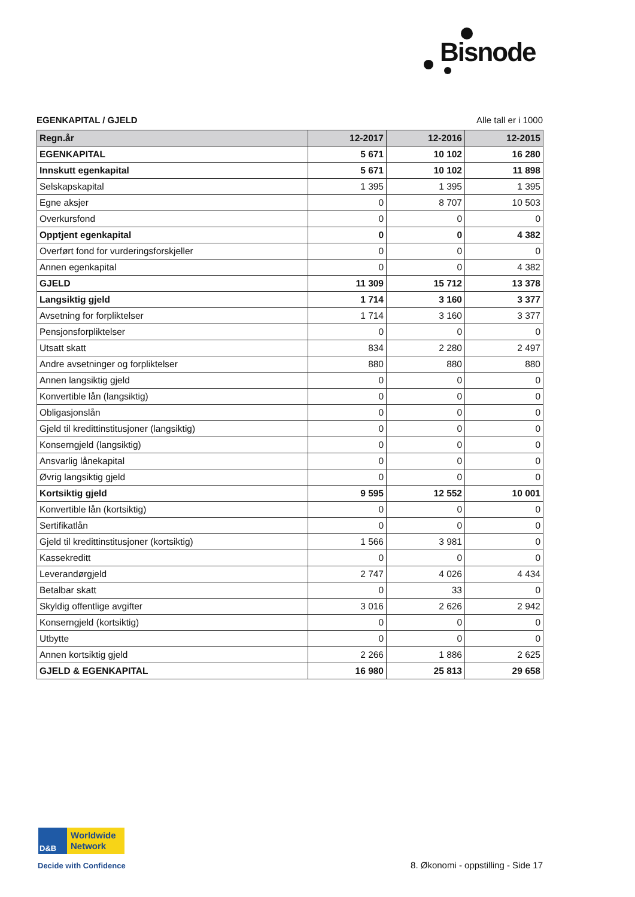Bisnode
EGENKAPITAL / GJELD Alle tall er i 1000
| Regn.år | 12-2017 | 12-2016 | 12-2015 |
| --- | --- | --- | --- |
| EGENKAPITAL | 5 671 | 10 102 | 16 280 |
| Innskutt egenkapital | 5 671 | 10 102 | 11 898 |
| Selskapskapital | 1 395 | 1 395 | 1 395 |
| Egne aksjer | 0 | 8 707 | 10 503 |
| Overkursfond | 0 | 0 | 0 |
| Opptjent egenkapital | 0 | 0 | 4 382 |
| Overført fond for vurderingsforskjeller | 0 | 0 | 0 |
| Annen egenkapital | 0 | 0 | 4 382 |
| GJELD | 11 309 | 15 712 | 13 378 |
| Langsiktig gjeld | 1 714 | 3 160 | 3 377 |
| Avsetning for forpliktelser | 1 714 | 3 160 | 3 377 |
| Pensjonsforpliktelser | 0 | 0 | 0 |
| Utsatt skatt | 834 | 2 280 | 2 497 |
| Andre avsetninger og forpliktelser | 880 | 880 | 880 |
| Annen langsiktig gjeld | 0 | 0 | 0 |
| Konvertible lån (langsiktig) | 0 | 0 | 0 |
| Obligasjonslån | 0 | 0 | 0 |
| Gjeld til kredittinstitusjoner (langsiktig) | 0 | 0 | 0 |
| Konserngjeld (langsiktig) | 0 | 0 | 0 |
| Ansvarlig lånekapital | 0 | 0 | 0 |
| Øvrig langsiktig gjeld | 0 | 0 | 0 |
| Kortsiktig gjeld | 9 595 | 12 552 | 10 001 |
| Konvertible lån (kortsiktig) | 0 | 0 | 0 |
| Sertifikatlån | 0 | 0 | 0 |
| Gjeld til kredittinstitusjoner (kortsiktig) | 1 566 | 3 981 | 0 |
| Kassekreditt | 0 | 0 | 0 |
| Leverandørgjeld | 2 747 | 4 026 | 4 434 |
| Betalbar skatt | 0 | 33 | 0 |
| Skyldig offentlige avgifter | 3 016 | 2 626 | 2 942 |
| Konserngjeld (kortsiktig) | 0 | 0 | 0 |
| Utbytte | 0 | 0 | 0 |
| Annen kortsiktig gjeld | 2 266 | 1 886 | 2 625 |
| GJELD & EGENKAPITAL | 16 980 | 25 813 | 29 658 |
D&B
Worldwide
Network
Decide with Confidence
8. Økonomi - oppstilling - Side 17